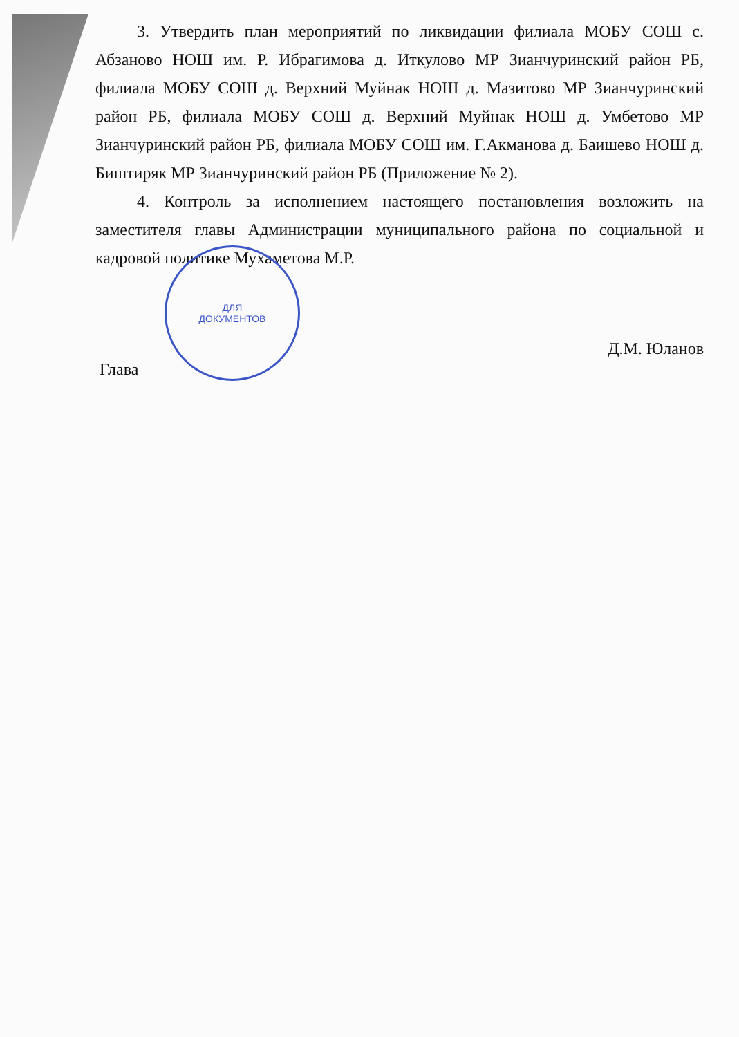3. Утвердить план мероприятий по ликвидации филиала МОБУ СОШ с. Абзаново НОШ им. Р. Ибрагимова д. Иткулово МР Зианчуринский район РБ, филиала МОБУ СОШ д. Верхний Муйнак НОШ д. Мазитово МР Зианчуринский район РБ, филиала МОБУ СОШ д. Верхний Муйнак НОШ д. Умбетово МР Зианчуринский район РБ, филиала МОБУ СОШ им. Г.Акманова д. Баишево НОШ д. Биштиряк МР Зианчуринский район РБ (Приложение № 2).
4. Контроль за исполнением настоящего постановления возложить на заместителя главы Администрации муниципального района по социальной и кадровой политике Мухаметова М.Р.
Глава Д.М. Юланов
ДЛЯ
ДОКУМЕНТОВ